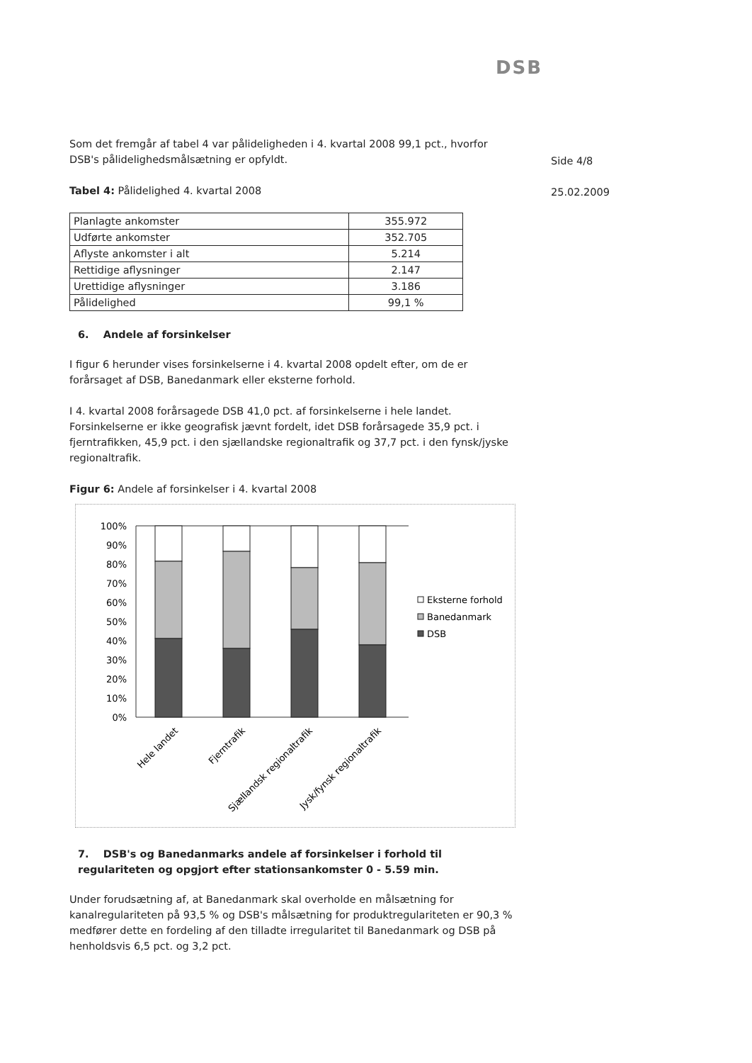DSB
Side 4/8
25.02.2009
Som det fremgår af tabel 4 var pålideligheden i 4. kvartal 2008 99,1 pct., hvorfor DSB's pålidelighedsmålsætning er opfyldt.
Tabel 4: Pålidelighed 4. kvartal 2008
| Planlagte ankomster | 355.972 |
| Udførte ankomster | 352.705 |
| Aflyste ankomster i alt | 5.214 |
| Rettidige aflysninger | 2.147 |
| Urettidige aflysninger | 3.186 |
| Pålidelighed | 99,1 % |
6. Andele af forsinkelser
I figur 6 herunder vises forsinkelserne i 4. kvartal 2008 opdelt efter, om de er forårsaget af DSB, Banedanmark eller eksterne forhold.
I 4. kvartal 2008 forårsagede DSB 41,0 pct. af forsinkelserne i hele landet. Forsinkelserne er ikke geografisk jævnt fordelt, idet DSB forårsagede 35,9 pct. i fjerntrafikken, 45,9 pct. i den sjællandske regionaltrafik og 37,7 pct. i den fynsk/jyske regionaltrafik.
Figur 6: Andele af forsinkelser i 4. kvartal 2008
100%
90%
80%
70%
60%
50%
40%
30%
20%
10%
0%
Hele landet
Fjerntrafik
Sjællandsk regionaltrafik
Jysk/fynsk regionaltrafik
Eksterne forhold
Banedanmark
DSB
7. DSB's og Banedanmarks andele af forsinkelser i forhold til regulariteten og opgjort efter stationsankomster 0 - 5.59 min.
Under forudsætning af, at Banedanmark skal overholde en målsætning for kanalregulariteten på 93,5 % og DSB's målsætning for produktregulariteten er 90,3 % medfører dette en fordeling af den tilladte irregularitet til Banedanmark og DSB på henholdsvis 6,5 pct. og 3,2 pct.